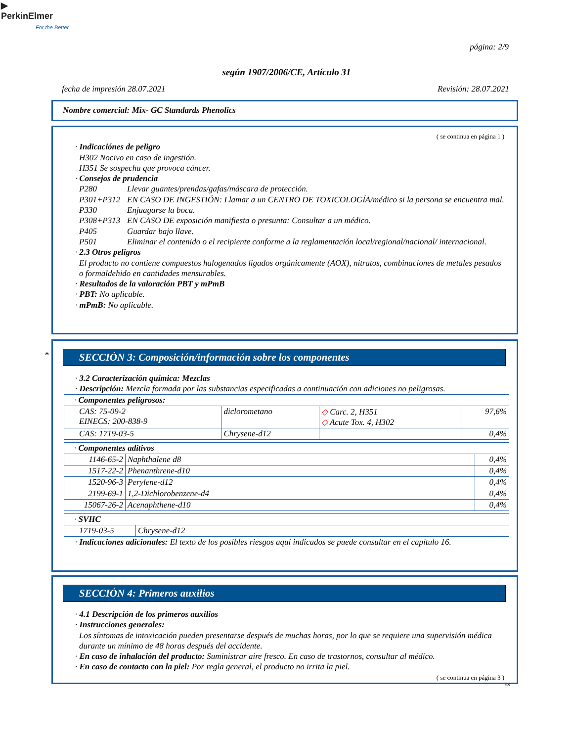▶
PerkinElmer
For the Better
página: 2/9
según 1907/2006/CE, Artículo 31
fecha de impresión 28.07.2021 Revisión: 28.07.2021
Nombre comercial: Mix- GC Standards Phenolics
( se continua en página 1 )
· Indicaciónes de peligro
H302 Nocivo en caso de ingestión.
H351 Se sospecha que provoca cáncer.
· Consejos de prudencia
P280 Llevar guantes/prendas/gafas/máscara de protección.
P301+P312 EN CASO DE INGESTIÓN: Llamar a un CENTRO DE TOXICOLOGÍA/médico si la persona se encuentra mal.
P330 Enjuagarse la boca.
P308+P313 EN CASO DE exposición manifiesta o presunta: Consultar a un médico.
P405 Guardar bajo llave.
P501 Eliminar el contenido o el recipiente conforme a la reglamentación local/regional/nacional/ internacional.
· 2.3 Otros peligros
El producto no contiene compuestos halogenados ligados orgánicamente (AOX), nitratos, combinaciones de metales pesados o formaldehido en cantidades mensurables.
· Resultados de la valoración PBT y mPmB
· PBT: No aplicable.
· mPmB: No aplicable.
*
SECCIÓN 3: Composición/información sobre los componentes
· 3.2 Caracterización química: Mezclas
· Descripción: Mezcla formada por las substancias especificadas a continuación con adiciones no peligrosas.
| · Componentes peligrosos: | | | |
| CAS: 75-09-2 EINECS: 200-838-9 | diclorometano | ◇ Carc. 2, H351 ◇ Acute Tox. 4, H302 | 97,6% |
| CAS: 1719-03-5 | Chrysene-d12 | | 0,4% |
| · Componentes aditivos | | |
| 1146-65-2 | Naphthalene d8 | 0,4% |
| 1517-22-2 | Phenanthrene-d10 | 0,4% |
| 1520-96-3 | Perylene-d12 | 0,4% |
| 2199-69-1 | 1,2-Dichlorobenzene-d4 | 0,4% |
| 15067-26-2 | Acenaphthene-d10 | 0,4% |
| · SVHC | |
| 1719-03-5 | Chrysene-d12 |
· Indicaciones adicionales: El texto de los posibles riesgos aquí indicados se puede consultar en el capítulo 16.
SECCIÓN 4: Primeros auxilios
· 4.1 Descripción de los primeros auxilios
· Instrucciones generales:
Los síntomas de intoxicación pueden presentarse después de muchas horas, por lo que se requiere una supervisión médica durante un mínimo de 48 horas después del accidente.
· En caso de inhalación del producto: Suministrar aire fresco. En caso de trastornos, consultar al médico.
· En caso de contacto con la piel: Por regla general, el producto no irrita la piel.
( se continua en página 3 )
ES